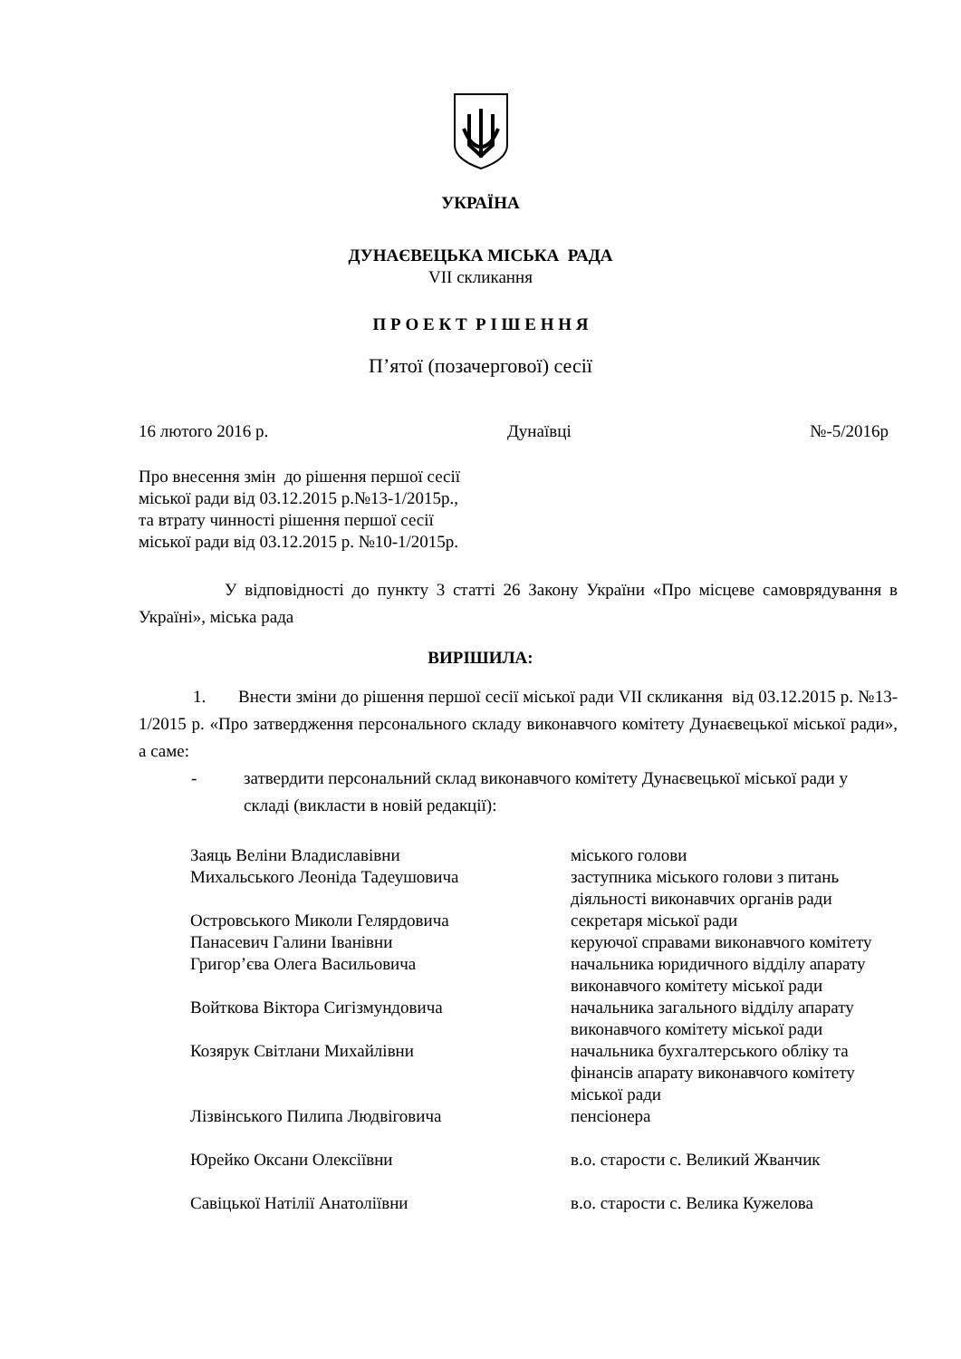УКРАЇНА
ДУНАЄВЕЦЬКА МІСЬКА РАДА
VII скликання
П Р О Е К Т Р І Ш Е Н Н Я
П’ятої (позачергової) сесії
16 лютого 2016 р. Дунаївці №-5/2016р
Про внесення змін до рішення першої сесії
міської ради від 03.12.2015 р.№13-1/2015р.,
та втрату чинності рішення першої сесії
міської ради від 03.12.2015 р. №10-1/2015р.
У відповідності до пункту 3 статті 26 Закону України «Про місцеве самоврядування в Україні», міська рада
ВИРІШИЛА:
1. Внести зміни до рішення першої сесії міської ради VII скликання від 03.12.2015 р. №13-1/2015 р. «Про затвердження персонального складу виконавчого комітету Дунаєвецької міської ради», а саме:
- затвердити персональний склад виконавчого комітету Дунаєвецької міської ради у складі (викласти в новій редакції):
| Заяць Веліни Владиславівни | міського голови |
| Михальського Леоніда Тадеушовича | заступника міського голови з питань діяльності виконавчих органів ради |
| Островського Миколи Гелярдовича | секретаря міської ради |
| Панасевич Галини Іванівни | керуючої справами виконавчого комітету |
| Григор’єва Олега Васильовича | начальника юридичного відділу апарату виконавчого комітету міської ради |
| Войткова Віктора Сигізмундовича | начальника загального відділу апарату виконавчого комітету міської ради |
| Козярук Світлани Михайлівни | начальника бухгалтерського обліку та фінансів апарату виконавчого комітету міської ради |
| Лізвінського Пилипа Людвіговича | пенсіонера |
| Юрейко Оксани Олексіївни | в.о. старости с. Великий Жванчик |
| Савіцької Натілії Анатоліївни | в.о. старости с. Велика Кужелова |